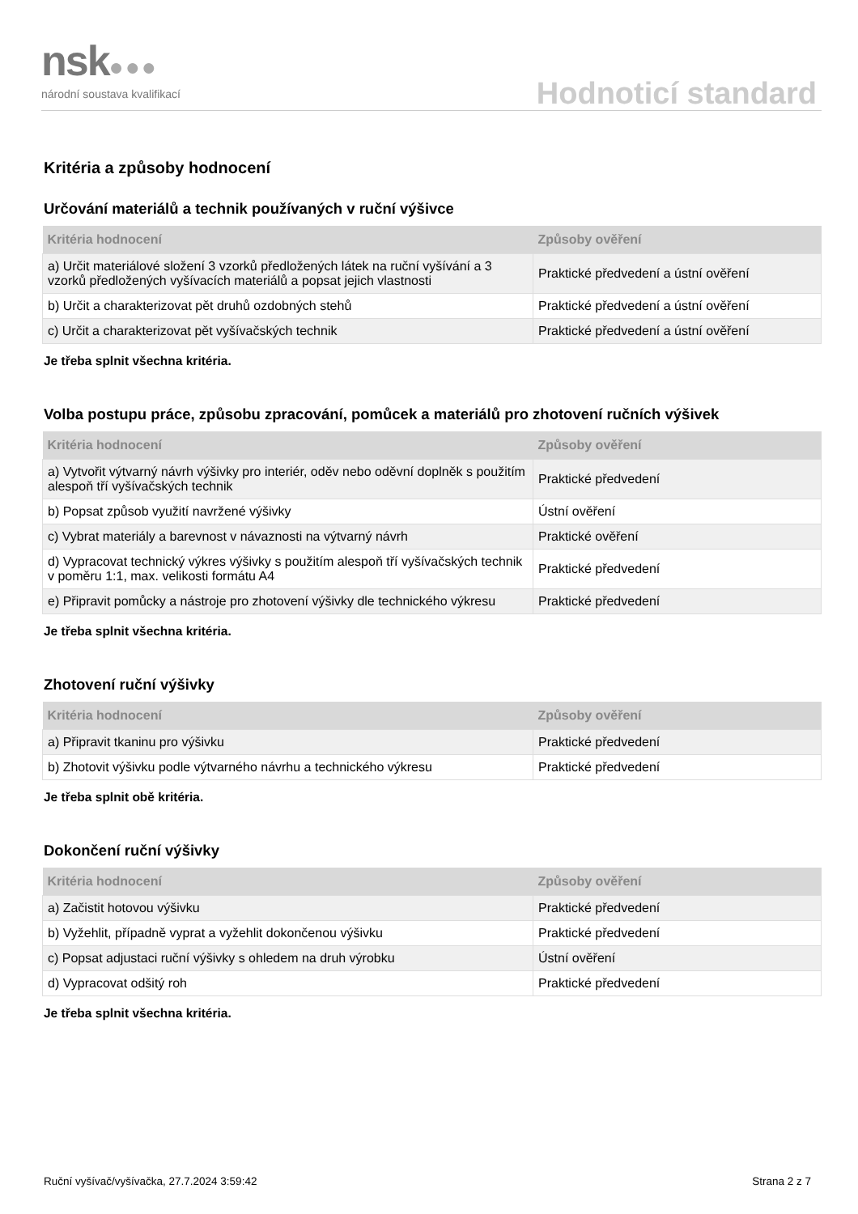nsk●●●
národní soustava kvalifikací
Hodnoticí standard
Kritéria a způsoby hodnocení
Určování materiálů a technik používaných v ruční výšivce
| Kritéria hodnocení | Způsoby ověření |
| --- | --- |
| a) Určit materiálové složení 3 vzorků předložených látek na ruční vyšívání a 3 vzorků předložených vyšívacích materiálů a popsat jejich vlastnosti | Praktické předvedení a ústní ověření |
| b) Určit a charakterizovat pět druhů ozdobných stehů | Praktické předvedení a ústní ověření |
| c) Určit a charakterizovat pět vyšívačských technik | Praktické předvedení a ústní ověření |
Je třeba splnit všechna kritéria.
Volba postupu práce, způsobu zpracování, pomůcek a materiálů pro zhotovení ručních výšivek
| Kritéria hodnocení | Způsoby ověření |
| --- | --- |
| a) Vytvořit výtvarný návrh výšivky pro interiér, oděv nebo oděvní doplněk s použitím alespoň tří vyšívačských technik | Praktické předvedení |
| b) Popsat způsob využití navržené výšivky | Ústní ověření |
| c) Vybrat materiály a barevnost v návaznosti na výtvarný návrh | Praktické ověření |
| d) Vypracovat technický výkres výšivky s použitím alespoň tří vyšívačských technik v poměru 1:1, max. velikosti formátu A4 | Praktické předvedení |
| e) Připravit pomůcky a nástroje pro zhotovení výšivky dle technického výkresu | Praktické předvedení |
Je třeba splnit všechna kritéria.
Zhotovení ruční výšivky
| Kritéria hodnocení | Způsoby ověření |
| --- | --- |
| a) Připravit tkaninu pro výšivku | Praktické předvedení |
| b) Zhotovit výšivku podle výtvarného návrhu a technického výkresu | Praktické předvedení |
Je třeba splnit obě kritéria.
Dokončení ruční výšivky
| Kritéria hodnocení | Způsoby ověření |
| --- | --- |
| a) Začistit hotovou výšivku | Praktické předvedení |
| b) Vyžehlit, případně vyprat a vyžehlit dokončenou výšivku | Praktické předvedení |
| c) Popsat adjustaci ruční výšivky s ohledem na druh výrobku | Ústní ověření |
| d) Vypracovat odšitý roh | Praktické předvedení |
Je třeba splnit všechna kritéria.
Ruční vyšívač/vyšívačka, 27.7.2024 3:59:42 Strana 2 z 7